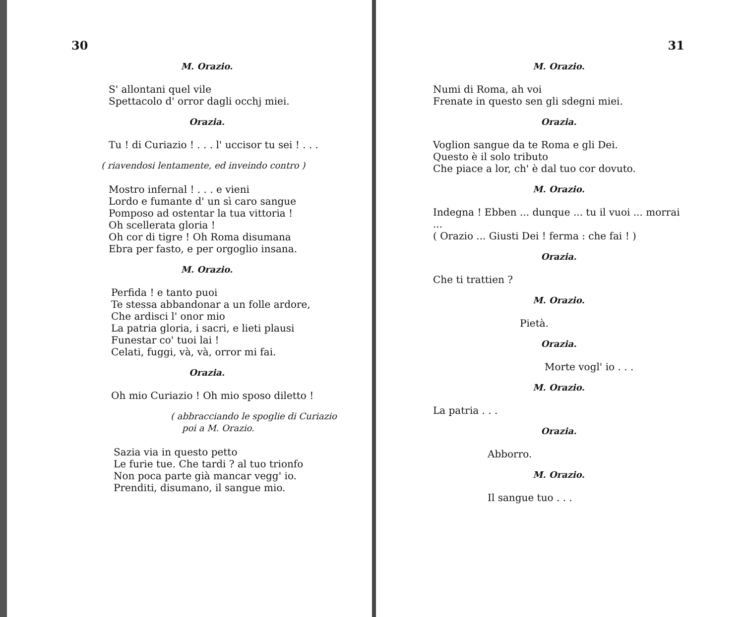30
M. Orazio.
S' allontani quel vile
Spettacolo d' orror dagli occhj miei.
Orazia.
Tu ! di Curiazio ! . . . l' uccisor tu sei ! . . .
( riavendosi lentamente, ed inveindo contro )
Mostro infernal ! . . . e vieni
Lordo e fumante d' un sì caro sangue
Pomposo ad ostentar la tua vittoria !
Oh scellerata gloria !
Oh cor di tigre ! Oh Roma disumana
Ebra per fasto, e per orgoglio insana.
M. Orazio.
Perfida ! e tanto puoi
Te stessa abbandonar a un folle ardore,
Che ardisci l' onor mio
La patria gloria, i sacri, e lieti plausi
Funestar co' tuoi lai !
Celati, fuggi, và, và, orror mi fai.
Orazia.
Oh mio Curiazio ! Oh mio sposo diletto !
( abbracciando le spoglie di Curiazio
poi a M. Orazio.
Sazia via in questo petto
Le furie tue. Che tardi ? al tuo trionfo
Non poca parte già mancar vegg' io.
Prenditi, disumano, il sangue mio.
31
M. Orazio.
Numi di Roma, ah voi
Frenate in questo sen gli sdegni miei.
Orazia.
Voglion sangue da te Roma e gli Dei.
Questo è il solo tributo
Che piace a lor, ch' è dal tuo cor dovuto.
M. Orazio.
Indegna ! Ebben ... dunque ... tu il vuoi ... morrai ...
( Orazio ... Giusti Dei ! ferma : che fai ! )
Orazia.
Che ti trattien ?
M. Orazio.
Pietà.
Orazia.
Morte vogl' io . . .
M. Orazio.
La patria . . .
Orazia.
Abborro.
M. Orazio.
Il sangue tuo . . .